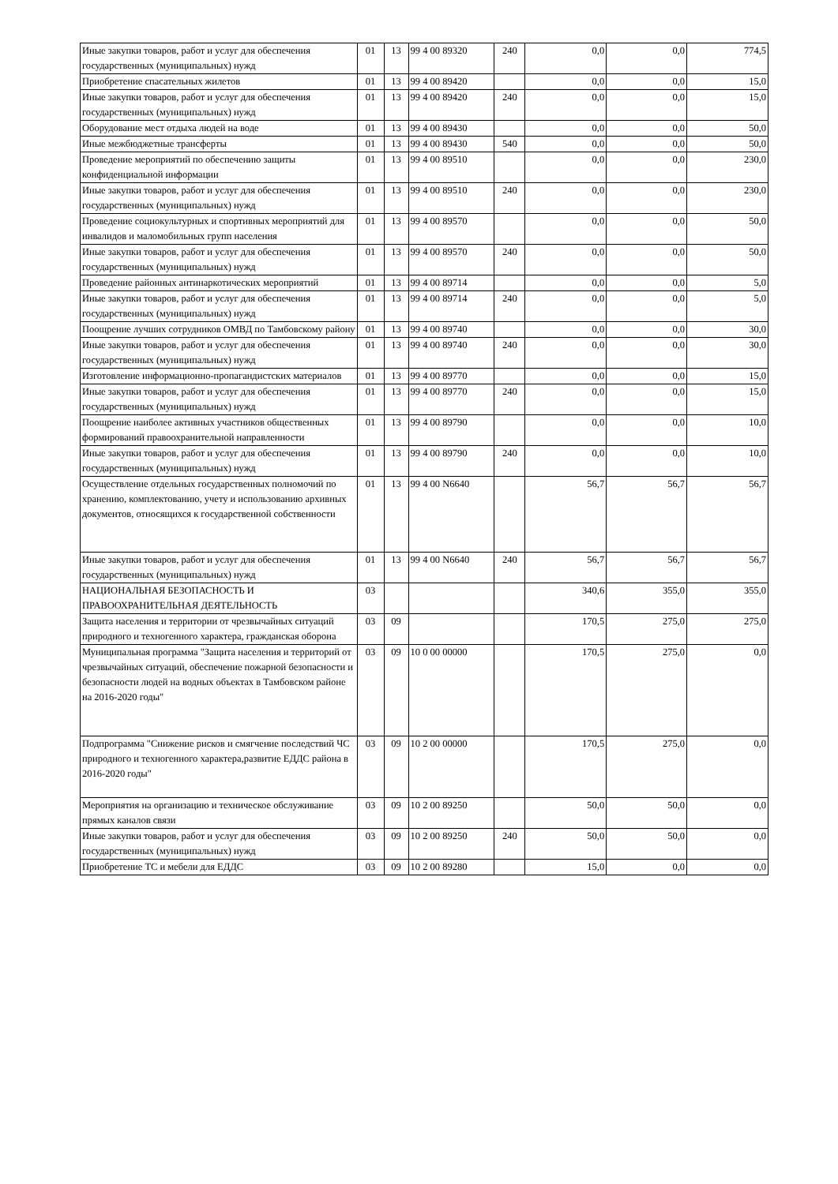| Иные закупки товаров, работ и услуг для обеспечения государственных (муниципальных) нужд | 01 | 13 | 99 4 00 89320 | 240 | 0,0 | 0,0 | 774,5 |
| Приобретение спасательных жилетов | 01 | 13 | 99 4 00 89420 | | 0,0 | 0,0 | 15,0 |
| Иные закупки товаров, работ и услуг для обеспечения государственных (муниципальных) нужд | 01 | 13 | 99 4 00 89420 | 240 | 0,0 | 0,0 | 15,0 |
| Оборудование мест отдыха людей на воде | 01 | 13 | 99 4 00 89430 | | 0,0 | 0,0 | 50,0 |
| Иные межбюджетные трансферты | 01 | 13 | 99 4 00 89430 | 540 | 0,0 | 0,0 | 50,0 |
| Проведение мероприятий по обеспечению защиты конфиденциальной информации | 01 | 13 | 99 4 00 89510 | | 0,0 | 0,0 | 230,0 |
| Иные закупки товаров, работ и услуг для обеспечения государственных (муниципальных) нужд | 01 | 13 | 99 4 00 89510 | 240 | 0,0 | 0,0 | 230,0 |
| Проведение социокультурных и спортивных мероприятий для инвалидов и маломобильных групп населения | 01 | 13 | 99 4 00 89570 | | 0,0 | 0,0 | 50,0 |
| Иные закупки товаров, работ и услуг для обеспечения государственных (муниципальных) нужд | 01 | 13 | 99 4 00 89570 | 240 | 0,0 | 0,0 | 50,0 |
| Проведение районных антинаркотических мероприятий | 01 | 13 | 99 4 00 89714 | | 0,0 | 0,0 | 5,0 |
| Иные закупки товаров, работ и услуг для обеспечения государственных (муниципальных) нужд | 01 | 13 | 99 4 00 89714 | 240 | 0,0 | 0,0 | 5,0 |
| Поощрение лучших сотрудников ОМВД по Тамбовскому району | 01 | 13 | 99 4 00 89740 | | 0,0 | 0,0 | 30,0 |
| Иные закупки товаров, работ и услуг для обеспечения государственных (муниципальных) нужд | 01 | 13 | 99 4 00 89740 | 240 | 0,0 | 0,0 | 30,0 |
| Изготовление информационно-пропагандистских материалов | 01 | 13 | 99 4 00 89770 | | 0,0 | 0,0 | 15,0 |
| Иные закупки товаров, работ и услуг для обеспечения государственных (муниципальных) нужд | 01 | 13 | 99 4 00 89770 | 240 | 0,0 | 0,0 | 15,0 |
| Поощрение наиболее активных участников общественных формирований правоохранительной направленности | 01 | 13 | 99 4 00 89790 | | 0,0 | 0,0 | 10,0 |
| Иные закупки товаров, работ и услуг для обеспечения государственных (муниципальных) нужд | 01 | 13 | 99 4 00 89790 | 240 | 0,0 | 0,0 | 10,0 |
| Осуществление отдельных государственных полномочий по хранению, комплектованию, учету и использованию архивных документов, относящихся к государственной собственности | 01 | 13 | 99 4 00 N6640 | | 56,7 | 56,7 | 56,7 |
| Иные закупки товаров, работ и услуг для обеспечения государственных (муниципальных) нужд | 01 | 13 | 99 4 00 N6640 | 240 | 56,7 | 56,7 | 56,7 |
| НАЦИОНАЛЬНАЯ БЕЗОПАСНОСТЬ И ПРАВООХРАНИТЕЛЬНАЯ ДЕЯТЕЛЬНОСТЬ | 03 | | | | 340,6 | 355,0 | 355,0 |
| Защита населения и территории от чрезвычайных ситуаций природного и техногенного характера, гражданская оборона | 03 | 09 | | | 170,5 | 275,0 | 275,0 |
| Муниципальная программа "Защита населения и территорий от чрезвычайных ситуаций, обеспечение пожарной безопасности и безопасности людей на водных объектах в Тамбовском районе на 2016-2020 годы" | 03 | 09 | 10 0 00 00000 | | 170,5 | 275,0 | 0,0 |
| Подпрограмма "Снижение рисков и смягчение последствий ЧС природного и техногенного характера,развитие ЕДДС района в 2016-2020 годы" | 03 | 09 | 10 2 00 00000 | | 170,5 | 275,0 | 0,0 |
| Мероприятия на организацию и техническое обслуживание прямых каналов связи | 03 | 09 | 10 2 00 89250 | | 50,0 | 50,0 | 0,0 |
| Иные закупки товаров, работ и услуг для обеспечения государственных (муниципальных) нужд | 03 | 09 | 10 2 00 89250 | 240 | 50,0 | 50,0 | 0,0 |
| Приобретение ТС и мебели для ЕДДС | 03 | 09 | 10 2 00 89280 | | 15,0 | 0,0 | 0,0 |